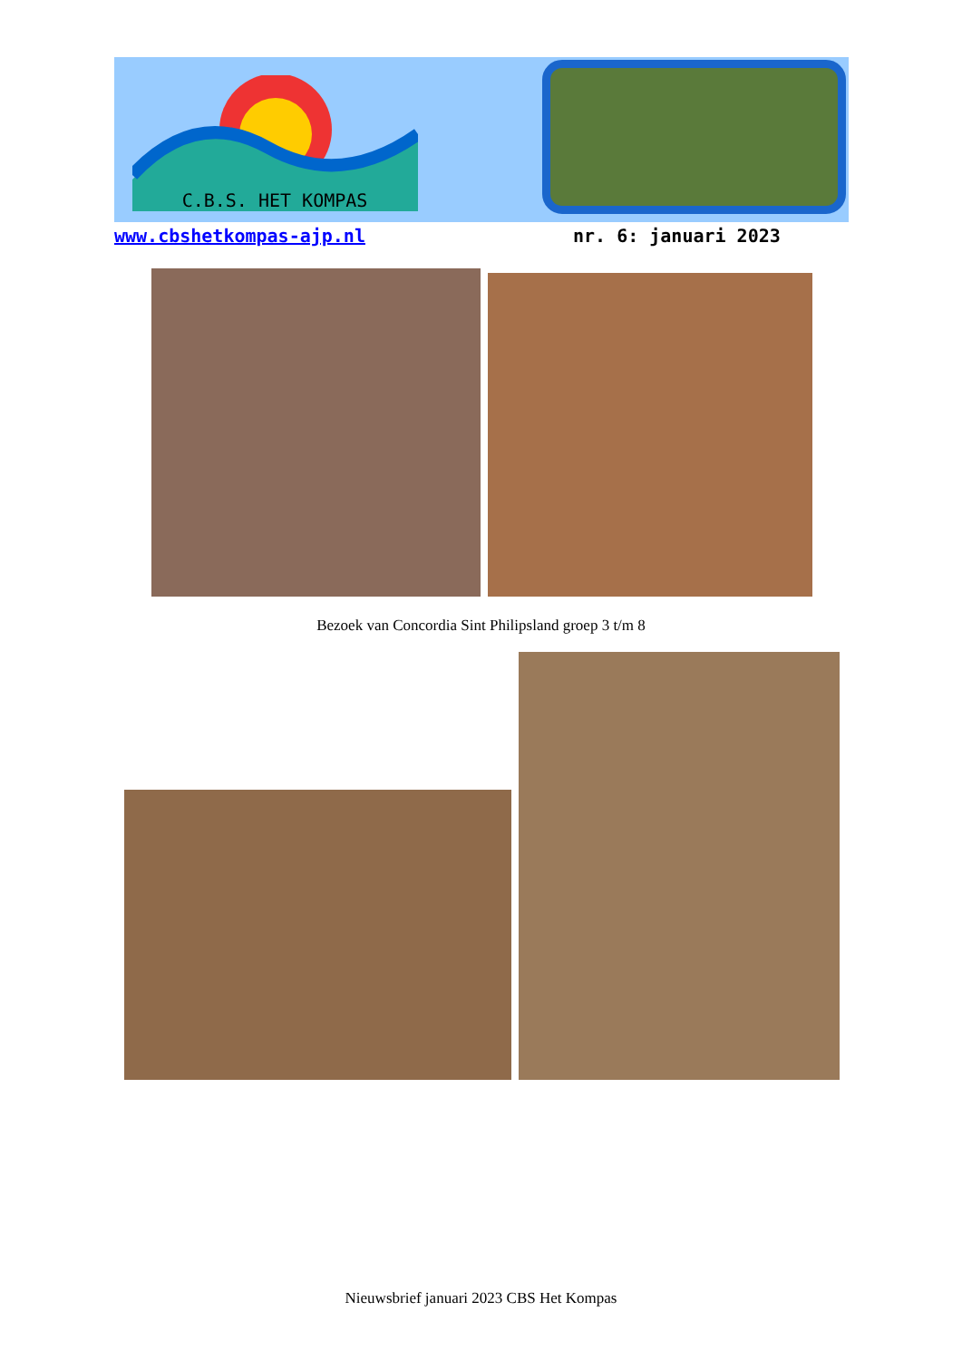C.B.S. HET KOMPAS
www.cbshetkompas-ajp.nl nr. 6: januari 2023
Bezoek van Concordia Sint Philipsland groep 3 t/m 8
Nieuwsbrief januari 2023 CBS Het Kompas